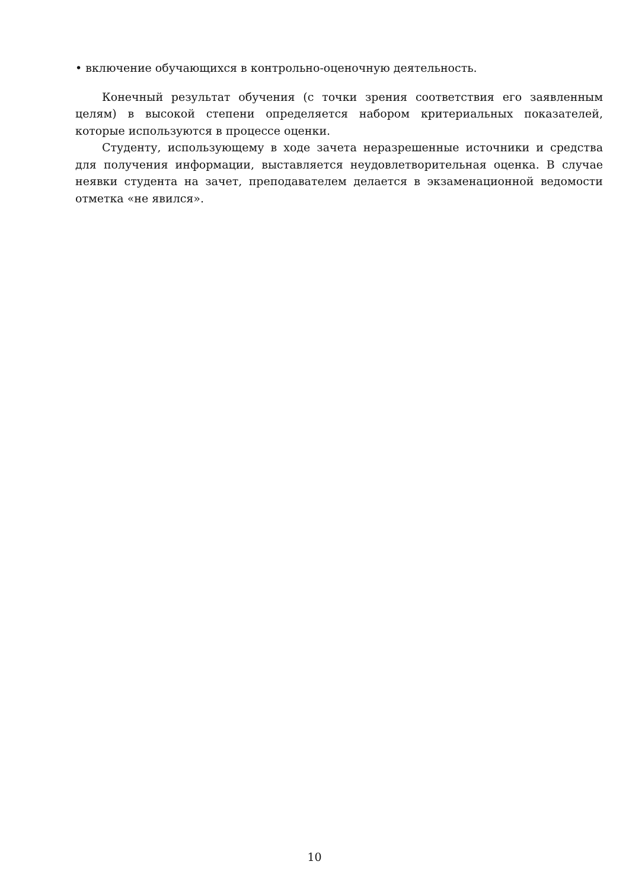• включение обучающихся в контрольно-оценочную деятельность.
Конечный результат обучения (с точки зрения соответствия его заявленным целям) в высокой степени определяется набором критериальных показателей, которые используются в процессе оценки.
Студенту, использующему в ходе зачета неразрешенные источники и средства для получения информации, выставляется неудовлетворительная оценка. В случае неявки студента на зачет, преподавателем делается в экзаменационной ведомости отметка «не явился».
10